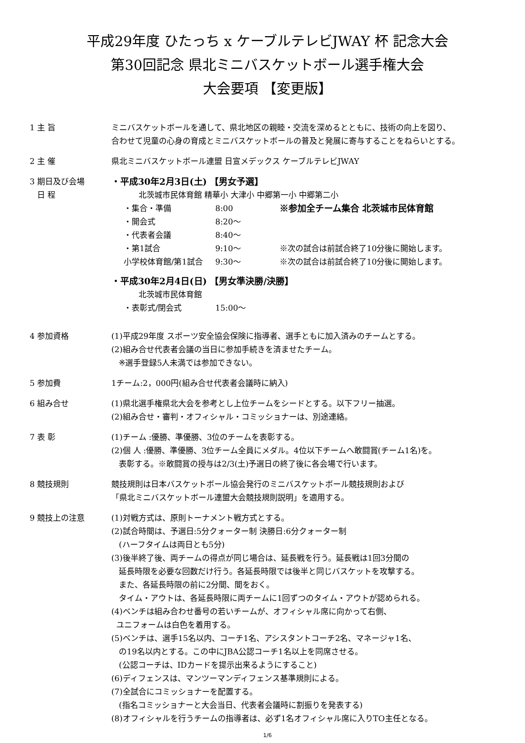平成29年度 ひたっち x ケーブルテレビJWAY 杯 記念大会
第30回記念 県北ミニバスケットボール選手権大会
大会要項 【変更版】
1 主 旨 ミニバスケットボールを通して、県北地区の親睦・交流を深めるとともに、技術の向上を図り、
合わせて児童の心身の育成とミニバスケットボールの普及と発展に寄与することをねらいとする。
2 主 催 県北ミニバスケットボール連盟 日宣メデックス ケーブルテレビJWAY
3 期日及び会場
日 程
・平成30年2月3日(土) 【男女予選】
北茨城市民体育館 精華小 大津小 中郷第一小 中郷第二小
・集合・準備 8:00 ※参加全チーム集合 北茨城市民体育館
・開会式 8:20〜
・代表者会議 8:40〜
・第1試合 9:10〜 ※次の試合は前試合終了10分後に開始します。
小学校体育館/第1試合 9:30〜 ※次の試合は前試合終了10分後に開始します。
・平成30年2月4日(日) 【男女準決勝/決勝】
北茨城市民体育館
・表彰式/閉会式 15:00〜
4 参加資格 (1)平成29年度 スポーツ安全協会保険に指導者、選手ともに加入済みのチームとする。
(2)組み合せ代表者会議の当日に参加手続きを済ませたチーム。
※選手登録5人未満では参加できない。
5 参加費 1チーム:2，000円(組み合せ代表者会議時に納入)
6 組み合せ (1)県北選手権県北大会を参考とし上位チームをシードとする。以下フリー抽選。
(2)組み合せ・審判・オフィシャル・コミッショナーは、別途連絡。
7 表 彰 (1)チーム :優勝、準優勝、3位のチームを表彰する。
(2)個 人 :優勝、準優勝、3位チーム全員にメダル。4位以下チームへ敢闘賞(チーム1名)を。
表彰する。※敢闘賞の授与は2/3(土)予選日の終了後に各会場で行います。
8 競技規則 競技規則は日本バスケットボール協会発行のミニバスケットボール競技規則および
「県北ミニバスケットボール連盟大会競技規則説明」を適用する。
9 競技上の注意 (1)対戦方式は、原則トーナメント戦方式とする。
(2)試合時間は、予選日:5分クォーター制 決勝日:6分クォーター制
(ハーフタイムは両日とも5分)
(3)後半終了後、両チームの得点が同じ場合は、延長戦を行う。延長戦は1回3分間の
延長時限を必要な回数だけ行う。各延長時限では後半と同じバスケットを攻撃する。
また、各延長時限の前に2分間、間をおく。
タイム・アウトは、各延長時限に両チームに1回ずつのタイム・アウトが認められる。
(4)ベンチは組み合わせ番号の若いチームが、オフィシャル席に向かって右側、
ユニフォームは白色を着用する。
(5)ベンチは、選手15名以内、コーチ1名、アシスタントコーチ2名、マネージャ1名、
の19名以内とする。この中にJBA公認コーチ1名以上を同席させる。
(公認コーチは、IDカードを提示出来るようにすること)
(6)ディフェンスは、マンツーマンディフェンス基準規則による。
(7)全試合にコミッショナーを配置する。
(指名コミッショナーと大会当日、代表者会議時に割振りを発表する)
(8)オフィシャルを行うチームの指導者は、必ず1名オフィシャル席に入りTO主任となる。
1/6